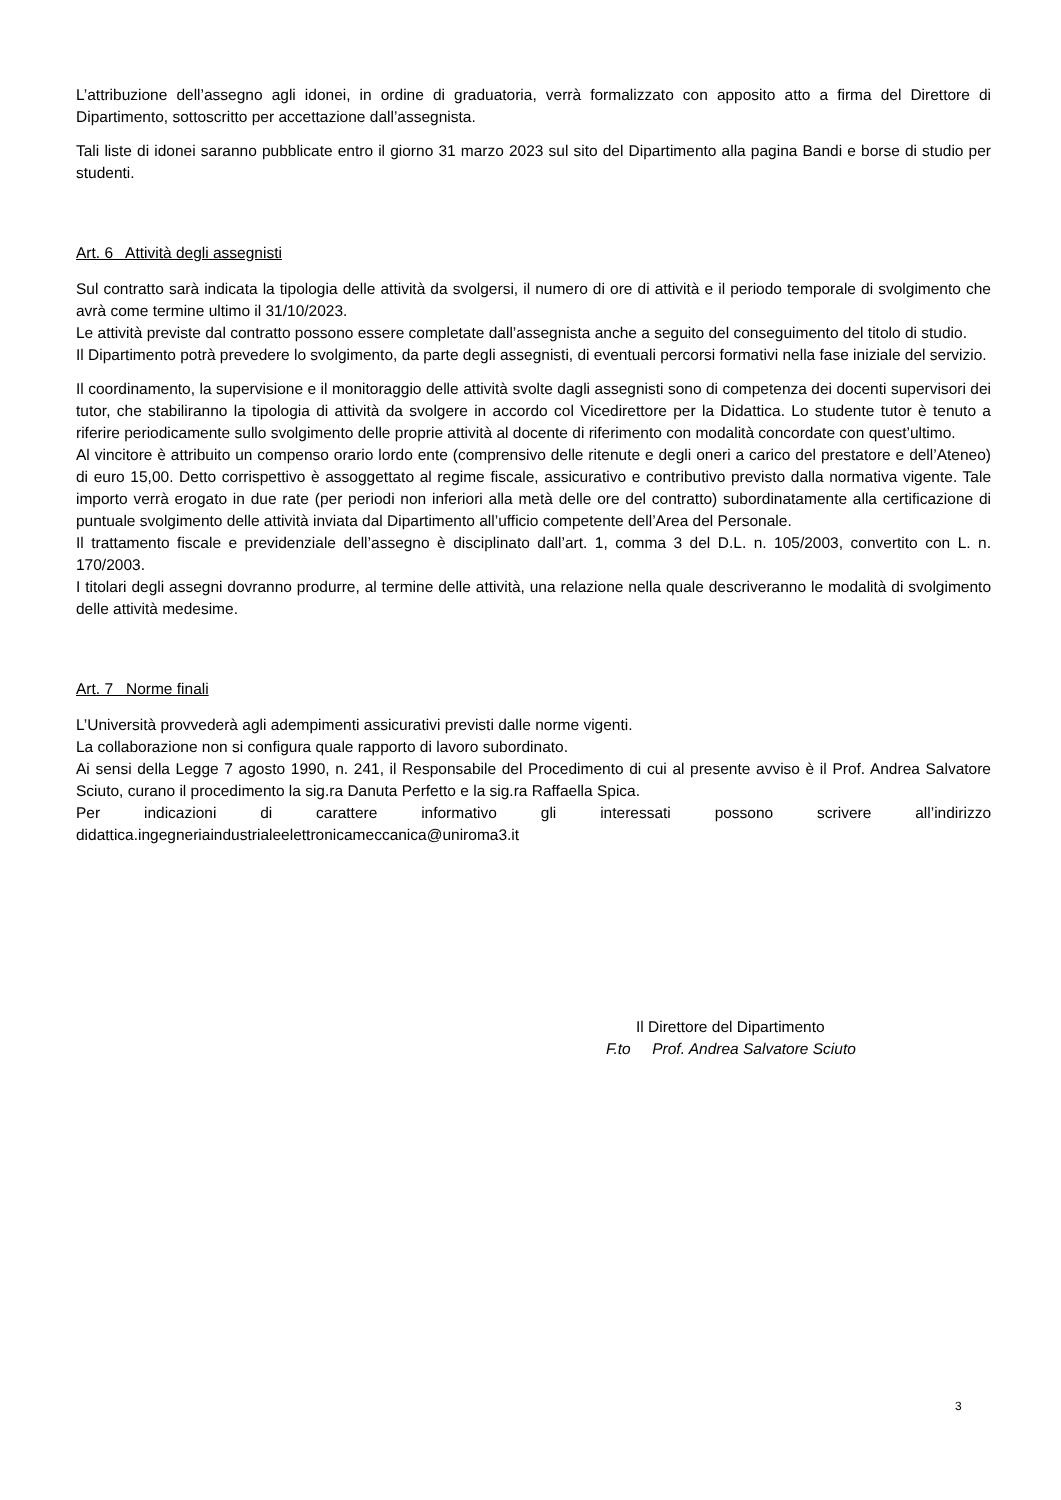L’attribuzione dell’assegno agli idonei, in ordine di graduatoria, verrà formalizzato con apposito atto a firma del Direttore di Dipartimento, sottoscritto per accettazione dall’assegnista.
Tali liste di idonei saranno pubblicate entro il giorno 31 marzo 2023 sul sito del Dipartimento alla pagina Bandi e borse di studio per studenti.
Art. 6 Attività degli assegnisti
Sul contratto sarà indicata la tipologia delle attività da svolgersi, il numero di ore di attività e il periodo temporale di svolgimento che avrà come termine ultimo il 31/10/2023.
Le attività previste dal contratto possono essere completate dall’assegnista anche a seguito del conseguimento del titolo di studio.
Il Dipartimento potrà prevedere lo svolgimento, da parte degli assegnisti, di eventuali percorsi formativi nella fase iniziale del servizio.
Il coordinamento, la supervisione e il monitoraggio delle attività svolte dagli assegnisti sono di competenza dei docenti supervisori dei tutor, che stabiliranno la tipologia di attività da svolgere in accordo col Vicedirettore per la Didattica. Lo studente tutor è tenuto a riferire periodicamente sullo svolgimento delle proprie attività al docente di riferimento con modalità concordate con quest’ultimo.
Al vincitore è attribuito un compenso orario lordo ente (comprensivo delle ritenute e degli oneri a carico del prestatore e dell’Ateneo) di euro 15,00. Detto corrispettivo è assoggettato al regime fiscale, assicurativo e contributivo previsto dalla normativa vigente. Tale importo verrà erogato in due rate (per periodi non inferiori alla metà delle ore del contratto) subordinatamente alla certificazione di puntuale svolgimento delle attività inviata dal Dipartimento all’ufficio competente dell’Area del Personale.
Il trattamento fiscale e previdenziale dell’assegno è disciplinato dall’art. 1, comma 3 del D.L. n. 105/2003, convertito con L. n. 170/2003.
I titolari degli assegni dovranno produrre, al termine delle attività, una relazione nella quale descriveranno le modalità di svolgimento delle attività medesime.
Art. 7 Norme finali
L’Università provvederà agli adempimenti assicurativi previsti dalle norme vigenti.
La collaborazione non si configura quale rapporto di lavoro subordinato.
Ai sensi della Legge 7 agosto 1990, n. 241, il Responsabile del Procedimento di cui al presente avviso è il Prof. Andrea Salvatore Sciuto, curano il procedimento la sig.ra Danuta Perfetto e la sig.ra Raffaella Spica.
Per indicazioni di carattere informativo gli interessati possono scrivere all’indirizzo didattica.ingegneriaindustrialeelettronicameccanica@uniroma3.it
Il Direttore del Dipartimento
F.to Prof. Andrea Salvatore Sciuto
3